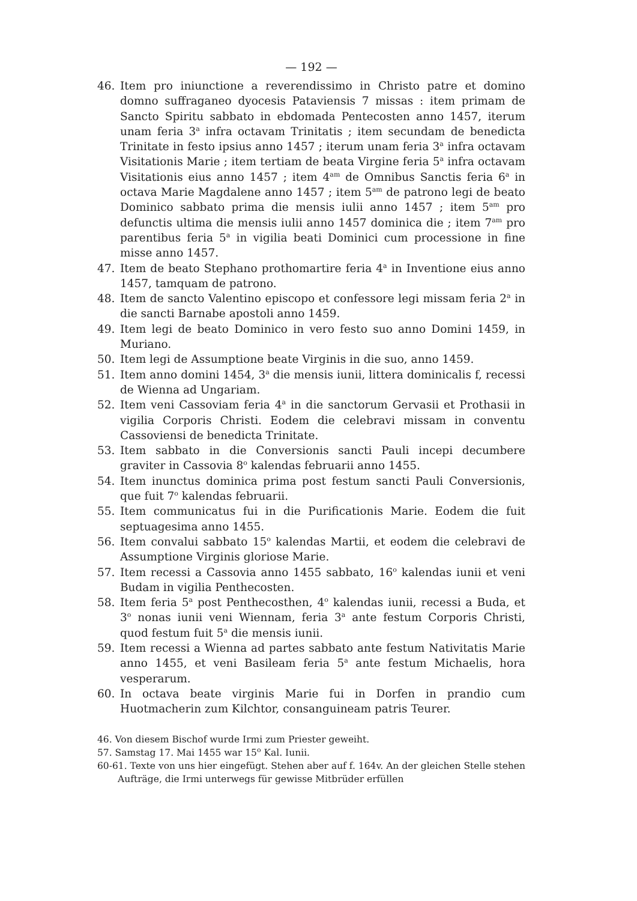— 192 —
46. Item pro iniunctione a reverendissimo in Christo patre et domino domno suffraganeo dyocesis Pataviensis 7 missas : item primam de Sancto Spiritu sabbato in ebdomada Pentecosten anno 1457, iterum unam feria 3<sup>a</sup> infra octavam Trinitatis ; item secundam de benedicta Trinitate in festo ipsius anno 1457 ; iterum unam feria 3<sup>a</sup> infra octavam Visitationis Marie ; item tertiam de beata Virgine feria 5<sup>a</sup> infra octavam Visitationis eius anno 1457 ; item 4<sup>am</sup> de Omnibus Sanctis feria 6<sup>a</sup> in octava Marie Magdalene anno 1457 ; item 5<sup>am</sup> de patrono legi de beato Dominico sabbato prima die mensis iulii anno 1457 ; item 5<sup>am</sup> pro defunctis ultima die mensis iulii anno 1457 dominica die ; item 7<sup>am</sup> pro parentibus feria 5<sup>a</sup> in vigilia beati Dominici cum processione in fine misse anno 1457.
47. Item de beato Stephano prothomartire feria 4<sup>a</sup> in Inventione eius anno 1457, tamquam de patrono.
48. Item de sancto Valentino episcopo et confessore legi missam feria 2<sup>a</sup> in die sancti Barnabe apostoli anno 1459.
49. Item legi de beato Dominico in vero festo suo anno Domini 1459, in Muriano.
50. Item legi de Assumptione beate Virginis in die suo, anno 1459.
51. Item anno domini 1454, 3<sup>a</sup> die mensis iunii, littera dominicalis f, recessi de Wienna ad Ungariam.
52. Item veni Cassoviam feria 4<sup>a</sup> in die sanctorum Gervasii et Prothasii in vigilia Corporis Christi. Eodem die celebravi missam in conventu Cassoviensi de benedicta Trinitate.
53. Item sabbato in die Conversionis sancti Pauli incepi decumbere graviter in Cassovia 8<sup>o</sup> kalendas februarii anno 1455.
54. Item inunctus dominica prima post festum sancti Pauli Conversionis, que fuit 7<sup>o</sup> kalendas februarii.
55. Item communicatus fui in die Purificationis Marie. Eodem die fuit septuagesima anno 1455.
56. Item convalui sabbato 15<sup>o</sup> kalendas Martii, et eodem die celebravi de Assumptione Virginis gloriose Marie.
57. Item recessi a Cassovia anno 1455 sabbato, 16<sup>o</sup> kalendas iunii et veni Budam in vigilia Penthecosten.
58. Item feria 5<sup>a</sup> post Penthecosthen, 4<sup>o</sup> kalendas iunii, recessi a Buda, et 3<sup>o</sup> nonas iunii veni Wiennam, feria 3<sup>a</sup> ante festum Corporis Christi, quod festum fuit 5<sup>a</sup> die mensis iunii.
59. Item recessi a Wienna ad partes sabbato ante festum Nativitatis Marie anno 1455, et veni Basileam feria 5<sup>a</sup> ante festum Michaelis, hora vesperarum.
60. In octava beate virginis Marie fui in Dorfen in prandio cum Huotmacherin zum Kilchtor, consanguineam patris Teurer.
46. Von diesem Bischof wurde Irmi zum Priester geweiht.
57. Samstag 17. Mai 1455 war 15<sup>o</sup> Kal. Iunii.
60-61. Texte von uns hier eingefügt. Stehen aber auf f. 164v. An der gleichen Stelle stehen Aufträge, die Irmi unterwegs für gewisse Mitbrüder erfüllen